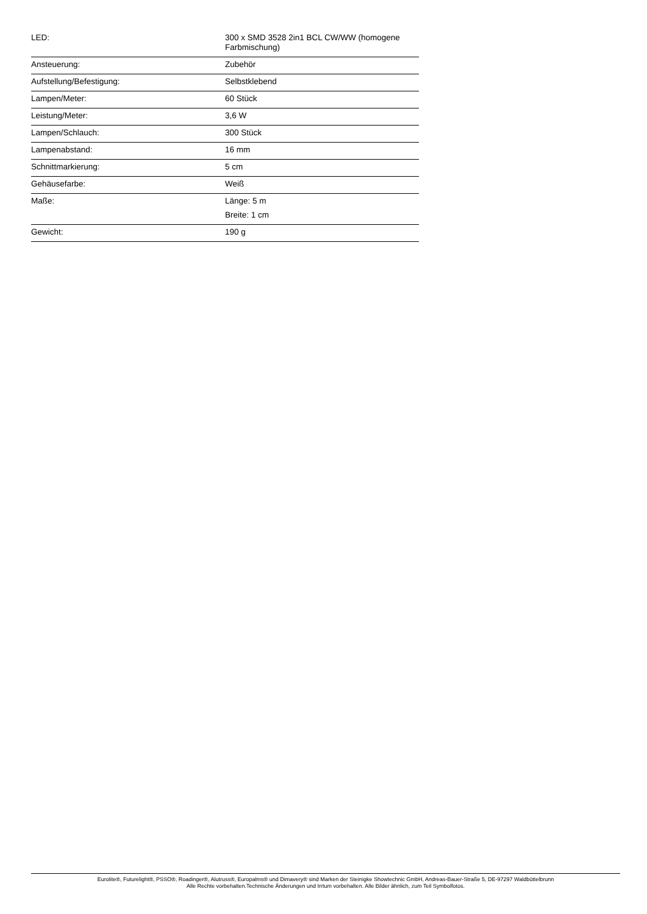| LED: | 300 x SMD 3528 2in1 BCL CW/WW (homogene Farbmischung) |
| Ansteuerung: | Zubehör |
| Aufstellung/Befestigung: | Selbstklebend |
| Lampen/Meter: | 60 Stück |
| Leistung/Meter: | 3,6 W |
| Lampen/Schlauch: | 300 Stück |
| Lampenabstand: | 16 mm |
| Schnittmarkierung: | 5 cm |
| Gehäusefarbe: | Weiß |
| Maße: | Länge: 5 m Breite: 1 cm |
| Gewicht: | 190 g |
Eurolite®, Futurelight®, PSSO®, Roadinger®, Alutruss®, Europalms® und Dimavery® sind Marken der Steinigke Showtechnic GmbH, Andreas-Bauer-Straße 5, DE-97297 Waldbüttelbrunn
Alle Rechte vorbehalten.Technische Änderungen und Irrtum vorbehalten. Alle Bilder ähnlich, zum Teil Symbolfotos.